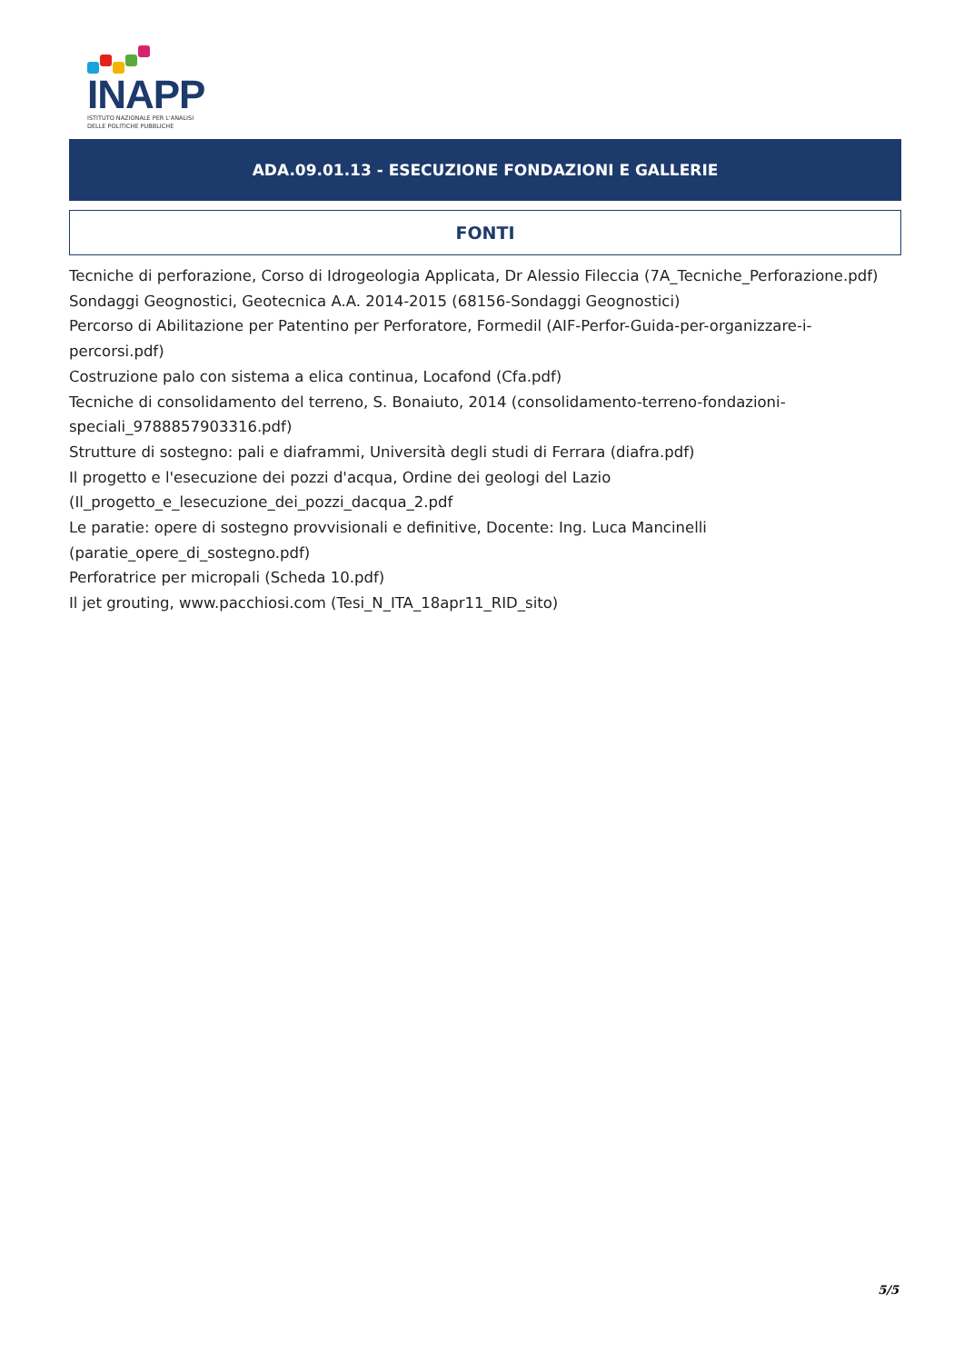INAPP
ISTITUTO NAZIONALE PER L'ANALISI
DELLE POLITICHE PUBBLICHE
ADA.09.01.13 - ESECUZIONE FONDAZIONI E GALLERIE
FONTI
Tecniche di perforazione, Corso di Idrogeologia Applicata, Dr Alessio Fileccia (7A_Tecniche_Perforazione.pdf)
Sondaggi Geognostici, Geotecnica A.A. 2014-2015 (68156-Sondaggi Geognostici)
Percorso di Abilitazione per Patentino per Perforatore, Formedil (AIF-Perfor-Guida-per-organizzare-i-percorsi.pdf)
Costruzione palo con sistema a elica continua, Locafond (Cfa.pdf)
Tecniche di consolidamento del terreno, S. Bonaiuto, 2014 (consolidamento-terreno-fondazioni-speciali_9788857903316.pdf)
Strutture di sostegno: pali e diaframmi, Università degli studi di Ferrara (diafra.pdf)
Il progetto e l'esecuzione dei pozzi d'acqua, Ordine dei geologi del Lazio (Il_progetto_e_lesecuzione_dei_pozzi_dacqua_2.pdf
Le paratie: opere di sostegno provvisionali e definitive, Docente: Ing. Luca Mancinelli (paratie_opere_di_sostegno.pdf)
Perforatrice per micropali (Scheda 10.pdf)
Il jet grouting, www.pacchiosi.com (Tesi_N_ITA_18apr11_RID_sito)
5/5